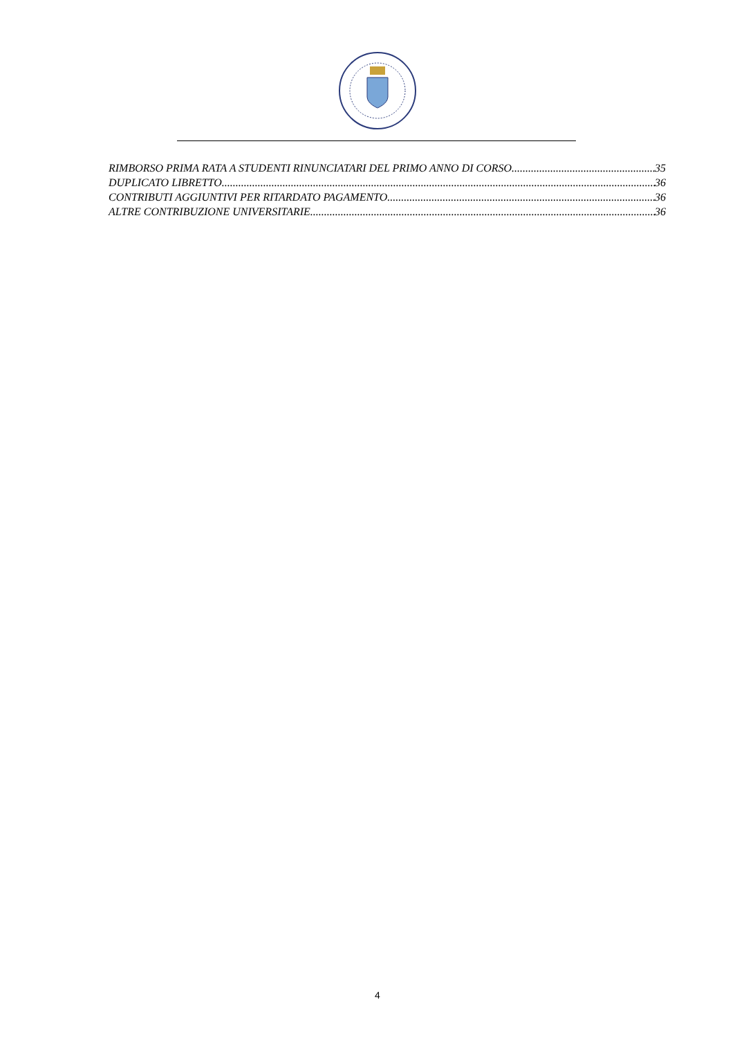RIMBORSO PRIMA RATA A STUDENTI RINUNCIATARI DEL PRIMO ANNO DI CORSO 35
DUPLICATO LIBRETTO 36
CONTRIBUTI AGGIUNTIVI PER RITARDATO PAGAMENTO 36
ALTRE CONTRIBUZIONE UNIVERSITARIE 36
4